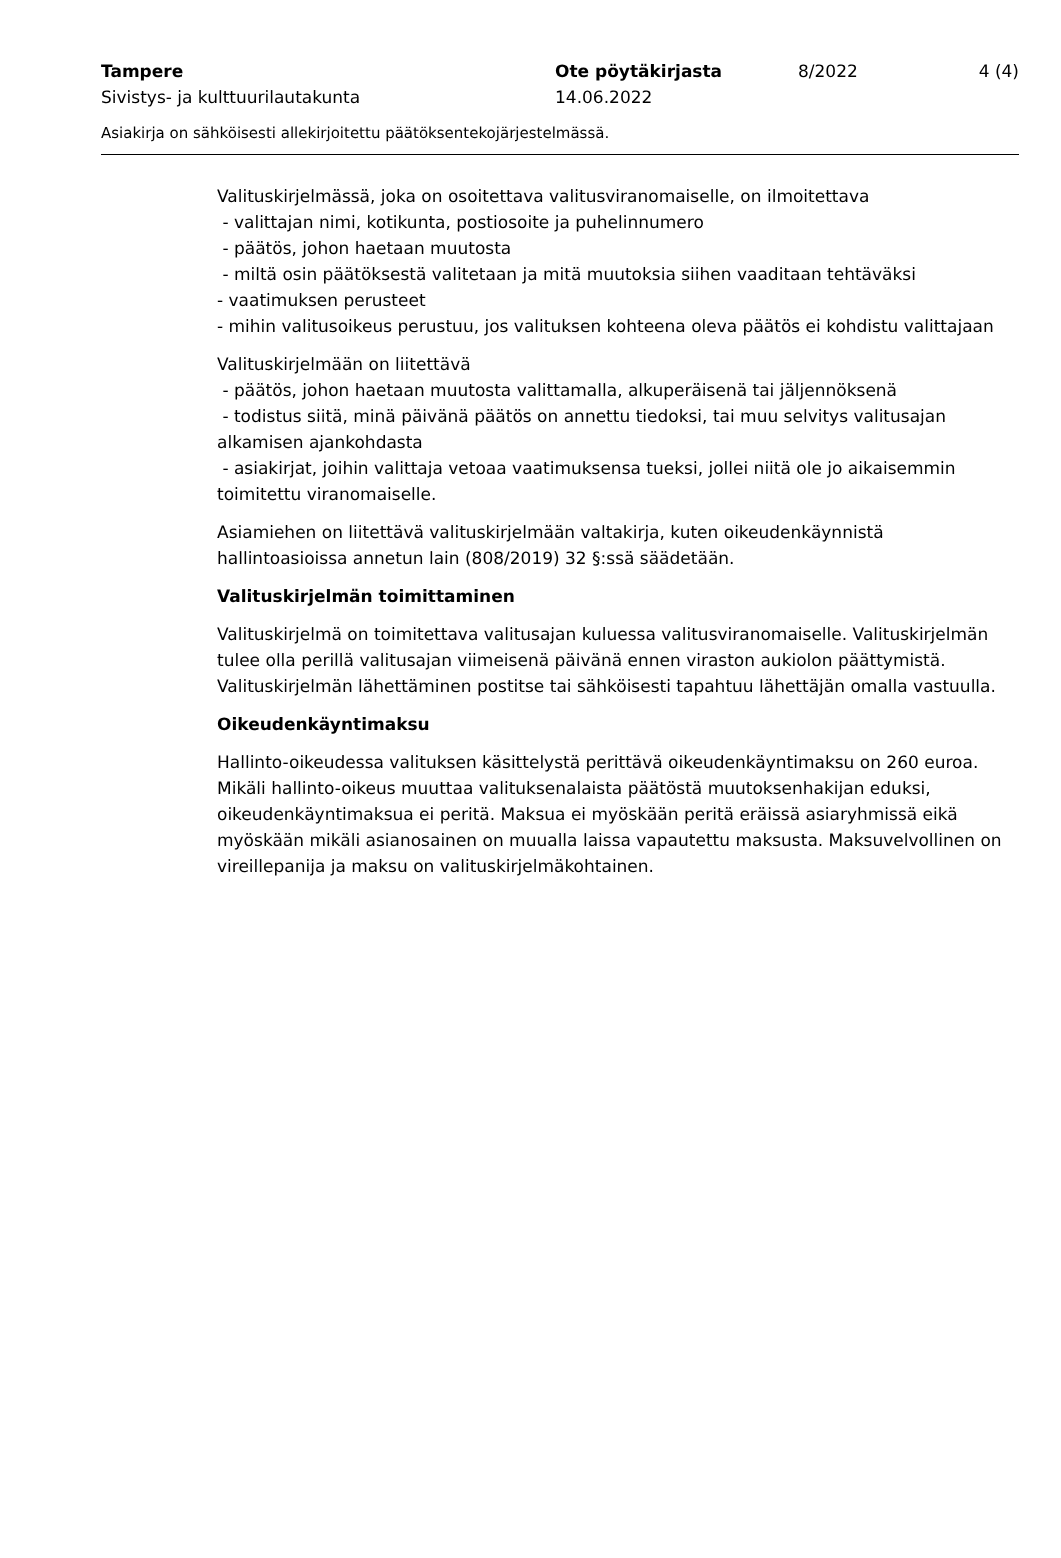Tampere Ote pöytäkirjasta 8/2022 4 (4)
Sivistys- ja kulttuurilautakunta 14.06.2022
Asiakirja on sähköisesti allekirjoitettu päätöksentekojärjestelmässä.
Valituskirjelmässä, joka on osoitettava valitusviranomaiselle, on ilmoitettava
- valittajan nimi, kotikunta, postiosoite ja puhelinnumero
- päätös, johon haetaan muutosta
- miltä osin päätöksestä valitetaan ja mitä muutoksia siihen vaaditaan tehtäväksi
- vaatimuksen perusteet
- mihin valitusoikeus perustuu, jos valituksen kohteena oleva päätös ei kohdistu valittajaan
Valituskirjelmään on liitettävä
- päätös, johon haetaan muutosta valittamalla, alkuperäisenä tai jäljennöksenä
- todistus siitä, minä päivänä päätös on annettu tiedoksi, tai muu selvitys valitusajan alkamisen ajankohdasta
- asiakirjat, joihin valittaja vetoaa vaatimuksensa tueksi, jollei niitä ole jo aikaisemmin toimitettu viranomaiselle.
Asiamiehen on liitettävä valituskirjelmään valtakirja, kuten oikeudenkäynnistä hallintoasioissa annetun lain (808/2019) 32 §:ssä säädetään.
Valituskirjelmän toimittaminen
Valituskirjelmä on toimitettava valitusajan kuluessa valitusviranomaiselle. Valituskirjelmän tulee olla perillä valitusajan viimeisenä päivänä ennen viraston aukiolon päättymistä. Valituskirjelmän lähettäminen postitse tai sähköisesti tapahtuu lähettäjän omalla vastuulla.
Oikeudenkäyntimaksu
Hallinto-oikeudessa valituksen käsittelystä perittävä oikeudenkäyntimaksu on 260 euroa. Mikäli hallinto-oikeus muuttaa valituksenalaista päätöstä muutoksenhakijan eduksi, oikeudenkäyntimaksua ei peritä. Maksua ei myöskään peritä eräissä asiaryhmissä eikä myöskään mikäli asianosainen on muualla laissa vapautettu maksusta. Maksuvelvollinen on vireillepanija ja maksu on valituskirjelmäkohtainen.